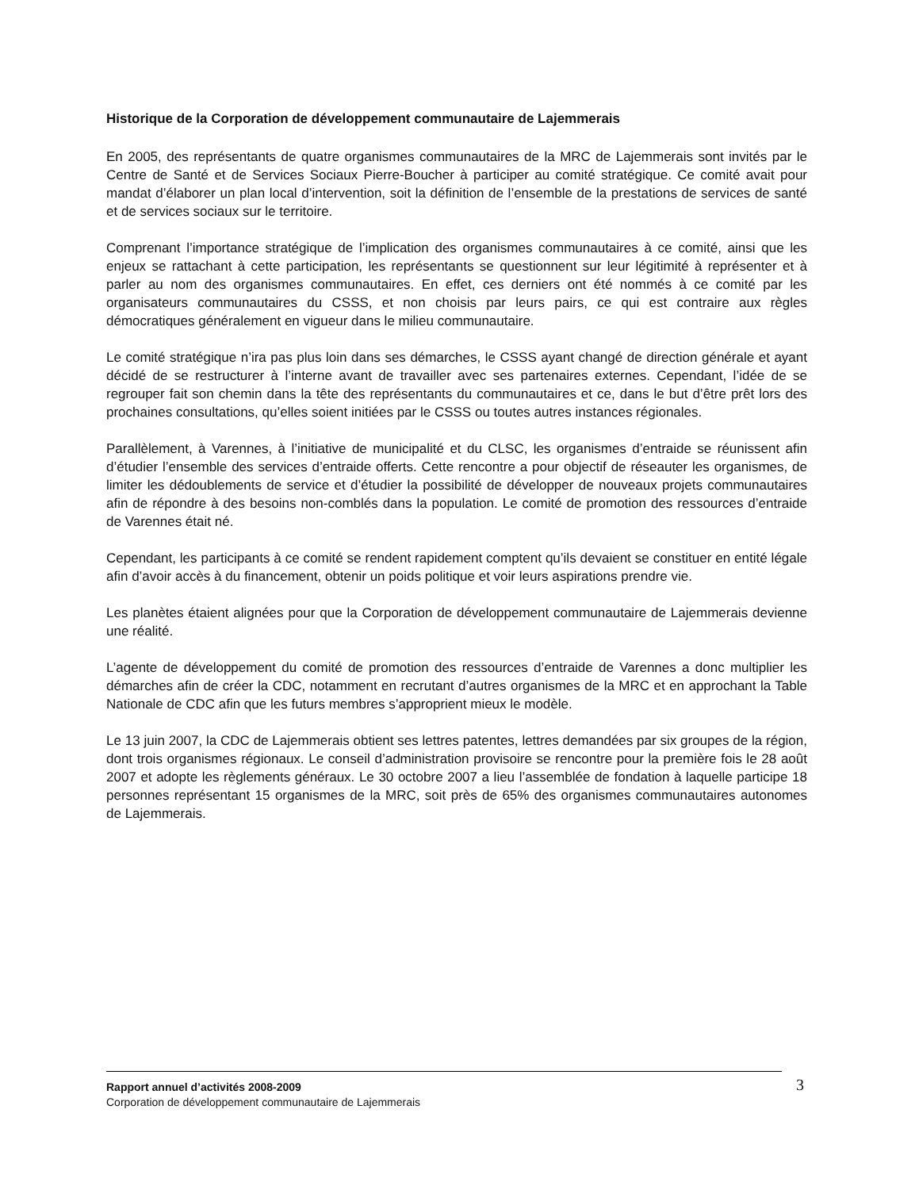Historique de la Corporation de développement communautaire de Lajemmerais
En 2005, des représentants de quatre organismes communautaires de la MRC de Lajemmerais sont invités par le Centre de Santé et de Services Sociaux Pierre-Boucher à participer au comité stratégique. Ce comité avait pour mandat d’élaborer un plan local d’intervention, soit la définition de l’ensemble de la prestations de services de santé et de services sociaux sur le territoire.
Comprenant l’importance stratégique de l’implication des organismes communautaires à ce comité, ainsi que les enjeux se rattachant à cette participation, les représentants se questionnent sur leur légitimité à représenter et à parler au nom des organismes communautaires. En effet, ces derniers ont été nommés à ce comité par les organisateurs communautaires du CSSS, et non choisis par leurs pairs, ce qui est contraire aux règles démocratiques généralement en vigueur dans le milieu communautaire.
Le comité stratégique n’ira pas plus loin dans ses démarches, le CSSS ayant changé de direction générale et ayant décidé de se restructurer à l’interne avant de travailler avec ses partenaires externes. Cependant, l’idée de se regrouper fait son chemin dans la tête des représentants du communautaires et ce, dans le but d’être prêt lors des prochaines consultations, qu’elles soient initiées par le CSSS ou toutes autres instances régionales.
Parallèlement, à Varennes, à l’initiative de municipalité et du CLSC, les organismes d’entraide se réunissent afin d’étudier l’ensemble des services d’entraide offerts. Cette rencontre a pour objectif de réseauter les organismes, de limiter les dédoublements de service et d’étudier la possibilité de développer de nouveaux projets communautaires afin de répondre à des besoins non-comblés dans la population. Le comité de promotion des ressources d’entraide de Varennes était né.
Cependant, les participants à ce comité se rendent rapidement comptent qu’ils devaient se constituer en entité légale afin d’avoir accès à du financement, obtenir un poids politique et voir leurs aspirations prendre vie.
Les planètes étaient alignées pour que la Corporation de développement communautaire de Lajemmerais devienne une réalité.
L’agente de développement du comité de promotion des ressources d’entraide de Varennes a donc multiplier les démarches afin de créer la CDC, notamment en recrutant d’autres organismes de la MRC et en approchant la Table Nationale de CDC afin que les futurs membres s’approprient mieux le modèle.
Le 13 juin 2007, la CDC de Lajemmerais obtient ses lettres patentes, lettres demandées par six groupes de la région, dont trois organismes régionaux. Le conseil d’administration provisoire se rencontre pour la première fois le 28 août 2007 et adopte les règlements généraux. Le 30 octobre 2007 a lieu l’assemblée de fondation à laquelle participe 18 personnes représentant 15 organismes de la MRC, soit près de 65% des organismes communautaires autonomes de Lajemmerais.
Rapport annuel d’activités 2008-2009
Corporation de développement communautaire de Lajemmerais
3